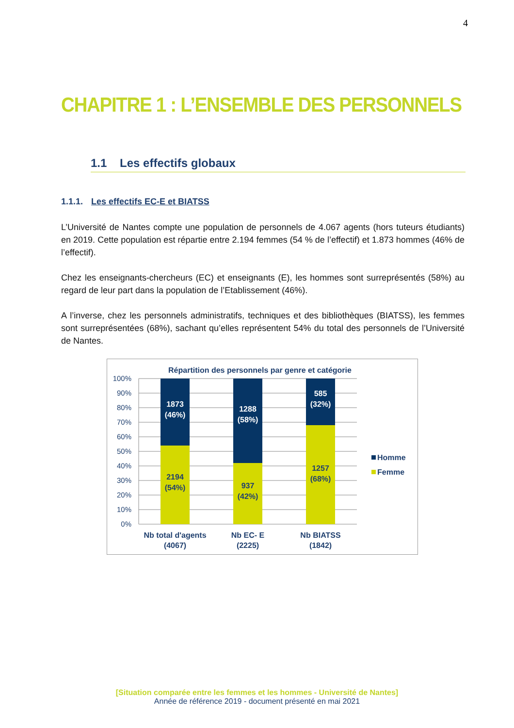4
CHAPITRE 1 : L’ENSEMBLE DES PERSONNELS
1.1 Les effectifs globaux
1.1.1. Les effectifs EC-E et BIATSS
L’Université de Nantes compte une population de personnels de 4.067 agents (hors tuteurs étudiants) en 2019. Cette population est répartie entre 2.194 femmes (54 % de l’effectif) et 1.873 hommes (46% de l’effectif).
Chez les enseignants-chercheurs (EC) et enseignants (E), les hommes sont surreprésentés (58%) au regard de leur part dans la population de l’Etablissement (46%).
A l’inverse, chez les personnels administratifs, techniques et des bibliothèques (BIATSS), les femmes sont surreprésentées (68%), sachant qu’elles représentent 54% du total des personnels de l’Université de Nantes.
Répartition des personnels par genre et catégorie
100%
90%
80%
70%
60%
50%
40%
30%
20%
10%
0%
1873
(46%)
2194
(54%)
1288
(58%)
937
(42%)
585
(32%)
1257
(68%)
Nb total d'agents
(4067)
Nb EC- E
(2225)
Nb BIATSS
(1842)
Homme
Femme
[Situation comparée entre les femmes et les hommes - Université de Nantes]
Année de référence 2019 - document présenté en mai 2021